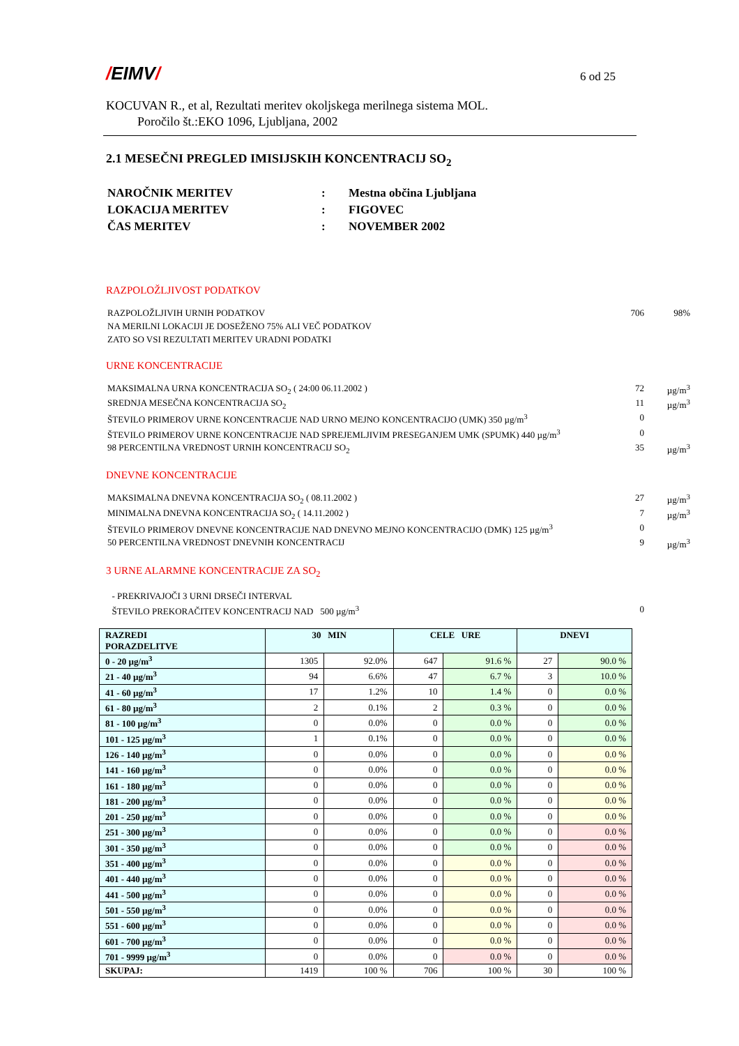/EIMV/
6 od 25
KOCUVAN R., et al, Rezultati meritev okoljskega merilnega sistema MOL.
Poročilo št.:EKO 1096, Ljubljana, 2002
2.1 MESEČNI PREGLED IMISIJSKIH KONCENTRACIJ SO<sub>2</sub>
| NAROČNIK MERITEV | : | Mestna občina Ljubljana |
| LOKACIJA MERITEV | : | FIGOVEC |
| ČAS MERITEV | : | NOVEMBER 2002 |
RAZPOLOŽLJIVOST PODATKOV
| RAZPOLOŽLJIVIH URNIH PODATKOV | 706 | 98% |
| NA MERILNI LOKACIJI JE DOSEŽENO 75% ALI VEČ PODATKOV | | |
| ZATO SO VSI REZULTATI MERITEV URADNI PODATKI | | |
URNE KONCENTRACIJE
| MAKSIMALNA URNA KONCENTRACIJA SO<sub>2</sub> ( 24:00 06.11.2002 ) | 72 | µg/m<sup>3</sup> |
| SREDNJA MESEČNA KONCENTRACIJA SO<sub>2</sub> | 11 | µg/m<sup>3</sup> |
| ŠTEVILO PRIMEROV URNE KONCENTRACIJE NAD URNO MEJNO KONCENTRACIJO (UMK) 350 µg/m<sup>3</sup> | 0 | |
| ŠTEVILO PRIMEROV URNE KONCENTRACIJE NAD SPREJEMLJIVIM PRESEGANJEM UMK (SPUMK) 440 µg/m<sup>3</sup> | 0 | |
| 98 PERCENTILNA VREDNOST URNIH KONCENTRACIJ SO<sub>2</sub> | 35 | µg/m<sup>3</sup> |
DNEVNE KONCENTRACIJE
| MAKSIMALNA DNEVNA KONCENTRACIJA SO<sub>2</sub> ( 08.11.2002 ) | 27 | µg/m<sup>3</sup> |
| MINIMALNA DNEVNA KONCENTRACIJA SO<sub>2</sub> ( 14.11.2002 ) | 7 | µg/m<sup>3</sup> |
| ŠTEVILO PRIMEROV DNEVNE KONCENTRACIJE NAD DNEVNO MEJNO KONCENTRACIJO (DMK) 125 µg/m<sup>3</sup> | 0 | |
| 50 PERCENTILNA VREDNOST DNEVNIH KONCENTRACIJ | 9 | µg/m<sup>3</sup> |
3 URNE ALARMNE KONCENTRACIJE ZA SO<sub>2</sub>
| - PREKRIVAJOČI 3 URNI DRSEČI INTERVAL | | |
| ŠTEVILO PREKORAČITEV KONCENTRACIJ NAD 500 µg/m<sup>3</sup> | 0 | |
| RAZREDI PORAZDELITVE | 30 MIN | | CELE URE | | DNEVI | |
| --- | --- | --- | --- | --- | --- | --- |
| 0 - 20 µg/m<sup>3</sup> | 1305 | 92.0% | 647 | 91.6 % | 27 | 90.0 % |
| 21 - 40 µg/m<sup>3</sup> | 94 | 6.6% | 47 | 6.7 % | 3 | 10.0 % |
| 41 - 60 µg/m<sup>3</sup> | 17 | 1.2% | 10 | 1.4 % | 0 | 0.0 % |
| 61 - 80 µg/m<sup>3</sup> | 2 | 0.1% | 2 | 0.3 % | 0 | 0.0 % |
| 81 - 100 µg/m<sup>3</sup> | 0 | 0.0% | 0 | 0.0 % | 0 | 0.0 % |
| 101 - 125 µg/m<sup>3</sup> | 1 | 0.1% | 0 | 0.0 % | 0 | 0.0 % |
| 126 - 140 µg/m<sup>3</sup> | 0 | 0.0% | 0 | 0.0 % | 0 | 0.0 % |
| 141 - 160 µg/m<sup>3</sup> | 0 | 0.0% | 0 | 0.0 % | 0 | 0.0 % |
| 161 - 180 µg/m<sup>3</sup> | 0 | 0.0% | 0 | 0.0 % | 0 | 0.0 % |
| 181 - 200 µg/m<sup>3</sup> | 0 | 0.0% | 0 | 0.0 % | 0 | 0.0 % |
| 201 - 250 µg/m<sup>3</sup> | 0 | 0.0% | 0 | 0.0 % | 0 | 0.0 % |
| 251 - 300 µg/m<sup>3</sup> | 0 | 0.0% | 0 | 0.0 % | 0 | 0.0 % |
| 301 - 350 µg/m<sup>3</sup> | 0 | 0.0% | 0 | 0.0 % | 0 | 0.0 % |
| 351 - 400 µg/m<sup>3</sup> | 0 | 0.0% | 0 | 0.0 % | 0 | 0.0 % |
| 401 - 440 µg/m<sup>3</sup> | 0 | 0.0% | 0 | 0.0 % | 0 | 0.0 % |
| 441 - 500 µg/m<sup>3</sup> | 0 | 0.0% | 0 | 0.0 % | 0 | 0.0 % |
| 501 - 550 µg/m<sup>3</sup> | 0 | 0.0% | 0 | 0.0 % | 0 | 0.0 % |
| 551 - 600 µg/m<sup>3</sup> | 0 | 0.0% | 0 | 0.0 % | 0 | 0.0 % |
| 601 - 700 µg/m<sup>3</sup> | 0 | 0.0% | 0 | 0.0 % | 0 | 0.0 % |
| 701 - 9999 µg/m<sup>3</sup> | 0 | 0.0% | 0 | 0.0 % | 0 | 0.0 % |
| SKUPAJ: | 1419 | 100 % | 706 | 100 % | 30 | 100 % |